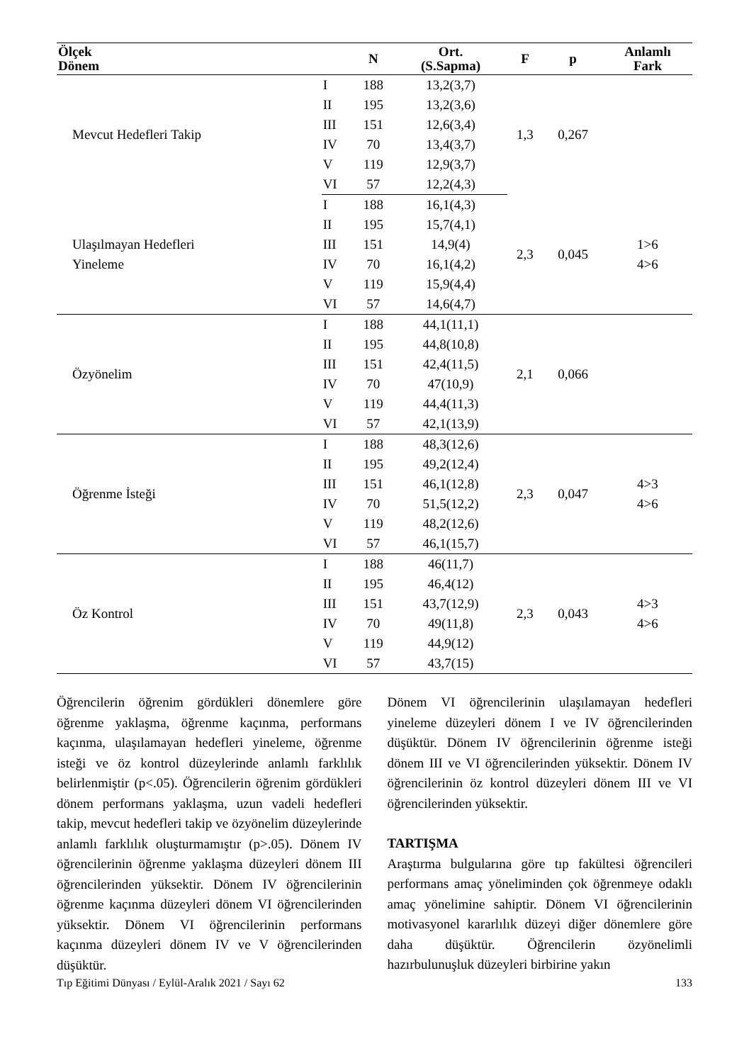| Ölçek Dönem | | N | Ort. (S.Sapma) | F | p | Anlamlı Fark |
| --- | --- | --- | --- | --- | --- | --- |
| Mevcut Hedefleri Takip | I | 188 | 13,2(3,7) | 1,3 | 0,267 | |
| | II | 195 | 13,2(3,6) | | | |
| | III | 151 | 12,6(3,4) | | | |
| | IV | 70 | 13,4(3,7) | | | |
| | V | 119 | 12,9(3,7) | | | |
| | VI | 57 | 12,2(4,3) | | | |
| Ulaşılmayan Hedefleri Yineleme | I | 188 | 16,1(4,3) | 2,3 | 0,045 | 1>6 4>6 |
| | II | 195 | 15,7(4,1) | | | |
| | III | 151 | 14,9(4) | | | |
| | IV | 70 | 16,1(4,2) | | | |
| | V | 119 | 15,9(4,4) | | | |
| | VI | 57 | 14,6(4,7) | | | |
| Özyönelim | I | 188 | 44,1(11,1) | 2,1 | 0,066 | |
| | II | 195 | 44,8(10,8) | | | |
| | III | 151 | 42,4(11,5) | | | |
| | IV | 70 | 47(10,9) | | | |
| | V | 119 | 44,4(11,3) | | | |
| | VI | 57 | 42,1(13,9) | | | |
| Öğrenme İsteği | I | 188 | 48,3(12,6) | 2,3 | 0,047 | 4>3 4>6 |
| | II | 195 | 49,2(12,4) | | | |
| | III | 151 | 46,1(12,8) | | | |
| | IV | 70 | 51,5(12,2) | | | |
| | V | 119 | 48,2(12,6) | | | |
| | VI | 57 | 46,1(15,7) | | | |
| Öz Kontrol | I | 188 | 46(11,7) | 2,3 | 0,043 | 4>3 4>6 |
| | II | 195 | 46,4(12) | | | |
| | III | 151 | 43,7(12,9) | | | |
| | IV | 70 | 49(11,8) | | | |
| | V | 119 | 44,9(12) | | | |
| | VI | 57 | 43,7(15) | | | |
Öğrencilerin öğrenim gördükleri dönemlere göre öğrenme yaklaşma, öğrenme kaçınma, performans kaçınma, ulaşılamayan hedefleri yineleme, öğrenme isteği ve öz kontrol düzeylerinde anlamlı farklılık belirlenmiştir (p<.05). Öğrencilerin öğrenim gördükleri dönem performans yaklaşma, uzun vadeli hedefleri takip, mevcut hedefleri takip ve özyönelim düzeylerinde anlamlı farklılık oluşturmamıştır (p>.05). Dönem IV öğrencilerinin öğrenme yaklaşma düzeyleri dönem III öğrencilerinden yüksektir. Dönem IV öğrencilerinin öğrenme kaçınma düzeyleri dönem VI öğrencilerinden yüksektir. Dönem VI öğrencilerinin performans kaçınma düzeyleri dönem IV ve V öğrencilerinden düşüktür.
Dönem VI öğrencilerinin ulaşılamayan hedefleri yineleme düzeyleri dönem I ve IV öğrencilerinden düşüktür. Dönem IV öğrencilerinin öğrenme isteği dönem III ve VI öğrencilerinden yüksektir. Dönem IV öğrencilerinin öz kontrol düzeyleri dönem III ve VI öğrencilerinden yüksektir.
TARTIŞMA
Araştırma bulgularına göre tıp fakültesi öğrencileri performans amaç yöneliminden çok öğrenmeye odaklı amaç yönelimine sahiptir. Dönem VI öğrencilerinin motivasyonel kararlılık düzeyi diğer dönemlere göre daha düşüktür. Öğrencilerin özyönelimli hazırbulunuşluk düzeyleri birbirine yakın
Tıp Eğitimi Dünyası / Eylül-Aralık 2021 / Sayı 62 133